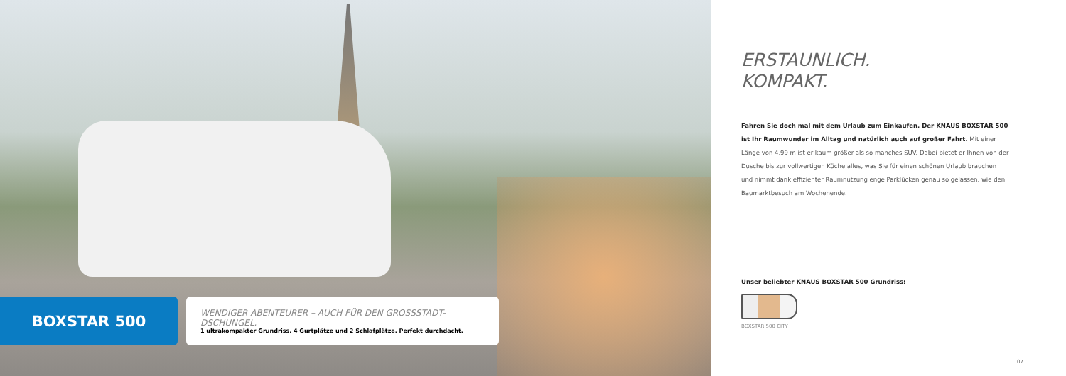BOXSTAR 500
WENDIGER ABENTEURER – AUCH FÜR DEN GROSSSTADT-DSCHUNGEL.
1 ultrakompakter Grundriss. 4 Gurtplätze und 2 Schlafplätze. Perfekt durchdacht.
ERSTAUNLICH.
KOMPAKT.
Fahren Sie doch mal mit dem Urlaub zum Einkaufen. Der KNAUS BOXSTAR 500 ist Ihr Raumwunder im Alltag und natürlich auch auf großer Fahrt. Mit einer Länge von 4,99 m ist er kaum größer als so manches SUV. Dabei bietet er Ihnen von der Dusche bis zur vollwertigen Küche alles, was Sie für einen schönen Urlaub brauchen und nimmt dank effizienter Raumnutzung enge Parklücken genau so gelassen, wie den Baumarktbesuch am Wochenende.
Unser beliebter KNAUS BOXSTAR 500 Grundriss:
BOXSTAR 500 CITY
07